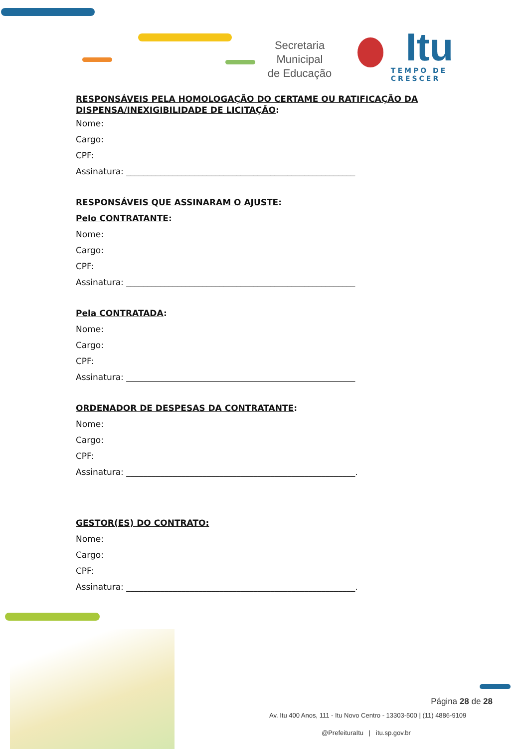Secretaria Municipal
de Educação
Itu
TEMPO DE CRESCER
RESPONSÁVEIS PELA HOMOLOGAÇÃO DO CERTAME OU RATIFICAÇÃO DA DISPENSA/INEXIGIBILIDADE DE LICITAÇÃO:
Nome:
Cargo:
CPF:
Assinatura: ______________________________________________________
RESPONSÁVEIS QUE ASSINARAM O AJUSTE:
Pelo CONTRATANTE:
Nome:
Cargo:
CPF:
Assinatura: ______________________________________________________
Pela CONTRATADA:
Nome:
Cargo:
CPF:
Assinatura: ______________________________________________________
ORDENADOR DE DESPESAS DA CONTRATANTE:
Nome:
Cargo:
CPF:
Assinatura: ______________________________________________________.
GESTOR(ES) DO CONTRATO:
Nome:
Cargo:
CPF:
Assinatura: ______________________________________________________.
Página 28 de 28
Av. Itu 400 Anos, 111 - Itu Novo Centro - 13303-500 | (11) 4886-9109
@PrefeituraItu | itu.sp.gov.br